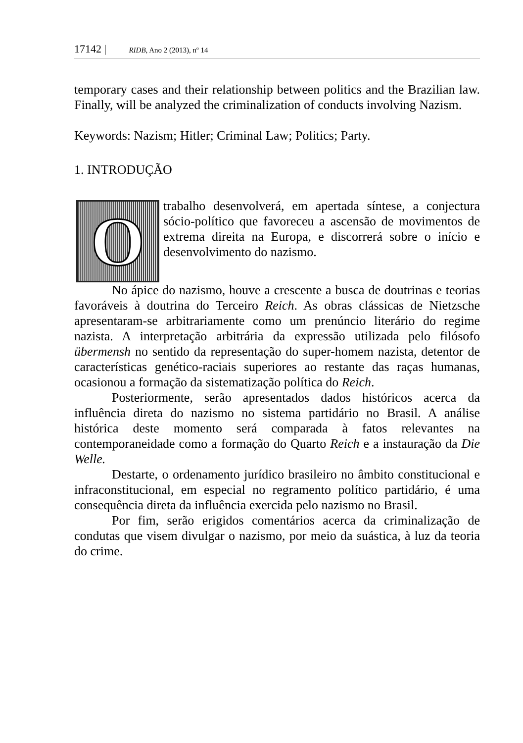17142 | RIDB, Ano 2 (2013), nº 14
temporary cases and their relationship between politics and the Brazilian law. Finally, will be analyzed the criminalization of conducts involving Nazism.
Keywords: Nazism; Hitler; Criminal Law; Politics; Party.
1. INTRODUÇÃO
O
trabalho desenvolverá, em apertada síntese, a conjectura sócio-político que favoreceu a ascensão de movimentos de extrema direita na Europa, e discorrerá sobre o início e desenvolvimento do nazismo.
No ápice do nazismo, houve a crescente a busca de doutrinas e teorias favoráveis à doutrina do Terceiro Reich. As obras clássicas de Nietzsche apresentaram-se arbitrariamente como um prenúncio literário do regime nazista. A interpretação arbitrária da expressão utilizada pelo filósofo übermensh no sentido da representação do super-homem nazista, detentor de características genético-raciais superiores ao restante das raças humanas, ocasionou a formação da sistematização política do Reich.
Posteriormente, serão apresentados dados históricos acerca da influência direta do nazismo no sistema partidário no Brasil. A análise histórica deste momento será comparada à fatos relevantes na contemporaneidade como a formação do Quarto Reich e a instauração da Die Welle.
Destarte, o ordenamento jurídico brasileiro no âmbito constitucional e infraconstitucional, em especial no regramento político partidário, é uma consequência direta da influência exercida pelo nazismo no Brasil.
Por fim, serão erigidos comentários acerca da criminalização de condutas que visem divulgar o nazismo, por meio da suástica, à luz da teoria do crime.